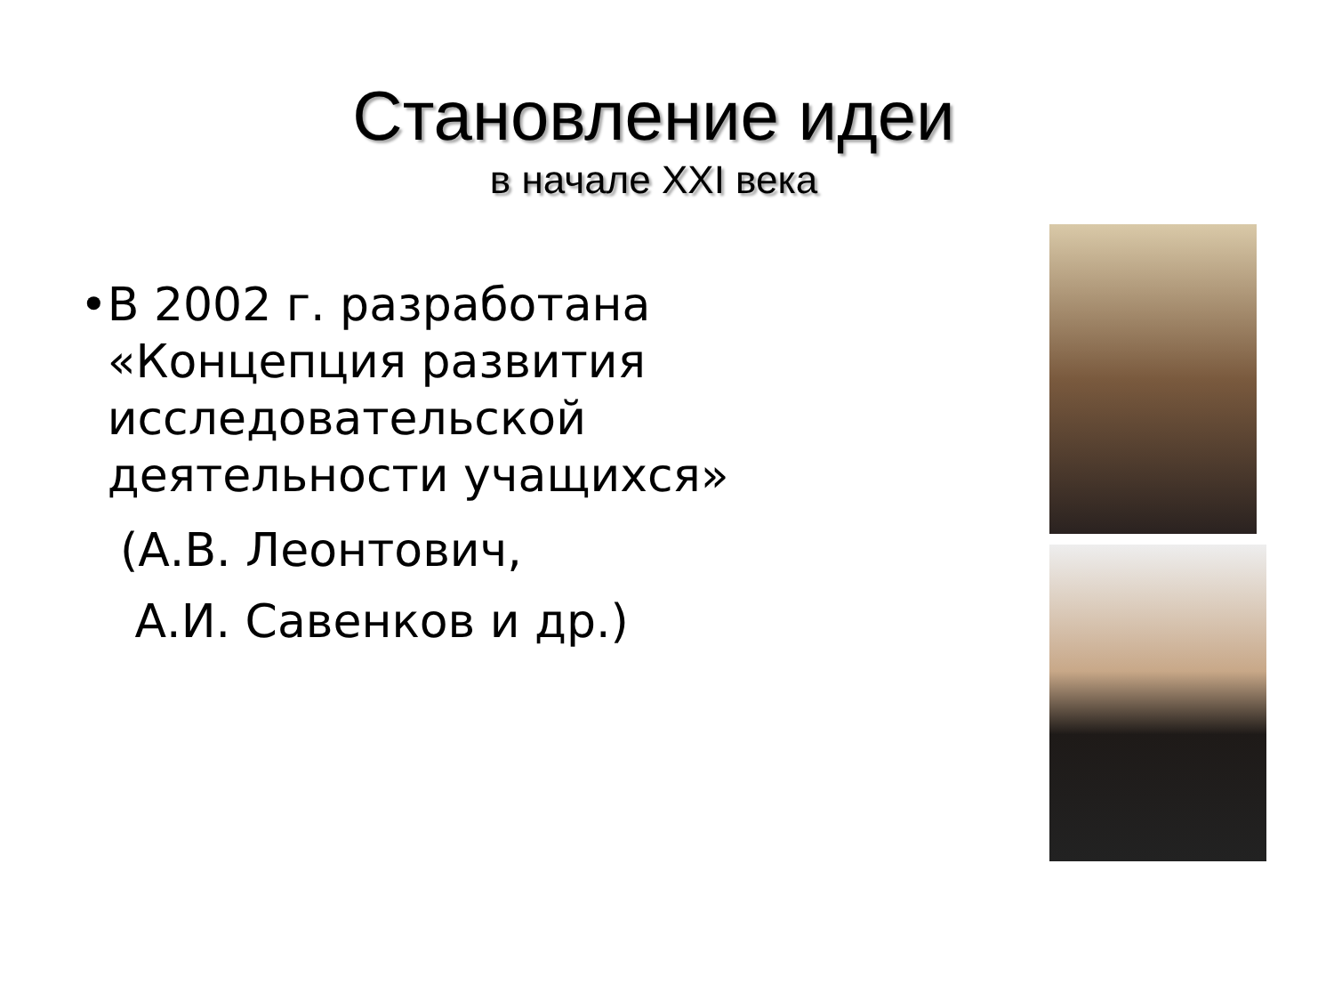Становление идеи
в начале XXI века
• В 2002 г. разработана «Концепция развития исследовательской деятельности учащихся»
(А.В. Леонтович,
А.И. Савенков и др.)